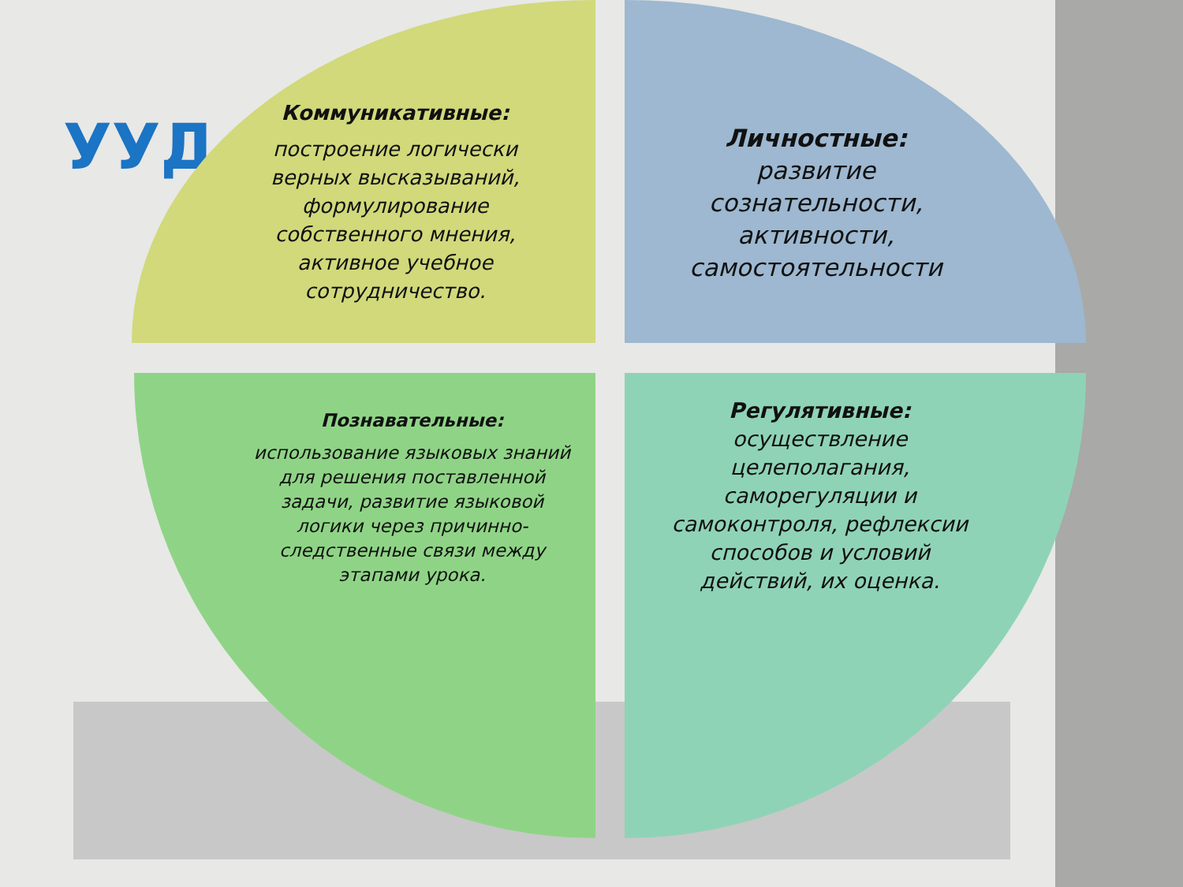УУД
Коммуникативные:
построение логически верных высказываний, формулирование собственного мнения, активное учебное сотрудничество.
Личностные:
развитие сознательности, активности, самостоятельности
Познавательные:
использование языковых знаний для решения поставленной задачи, развитие языковой логики через причинно-следственные связи между этапами урока.
Регулятивные:
осуществление целеполагания, саморегуляции и самоконтроля, рефлексии способов и условий действий, их оценка.